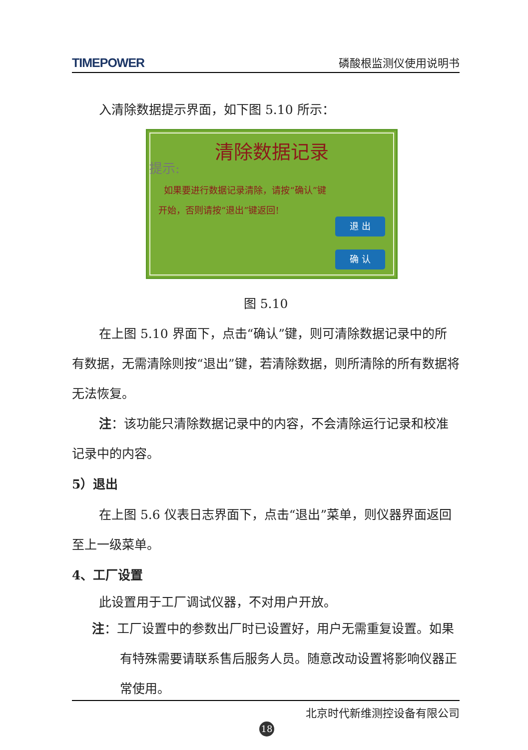TIMEPOWER 磷酸根监测仪使用说明书
入清除数据提示界面，如下图 5.10 所示：
清除数据记录
提示:
如果要进行数据记录清除，请按“确认”键
开始，否则请按“退出”键返回!
退 出
确 认
图 5.10
在上图 5.10 界面下，点击“确认”键，则可清除数据记录中的所有数据，无需清除则按“退出”键，若清除数据，则所清除的所有数据将无法恢复。
注：该功能只清除数据记录中的内容，不会清除运行记录和校准记录中的内容。
5）退出
在上图 5.6 仪表日志界面下，点击“退出”菜单，则仪器界面返回至上一级菜单。
4、工厂设置
此设置用于工厂调试仪器，不对用户开放。
注：工厂设置中的参数出厂时已设置好，用户无需重复设置。如果有特殊需要请联系售后服务人员。随意改动设置将影响仪器正常使用。
北京时代新维测控设备有限公司
18